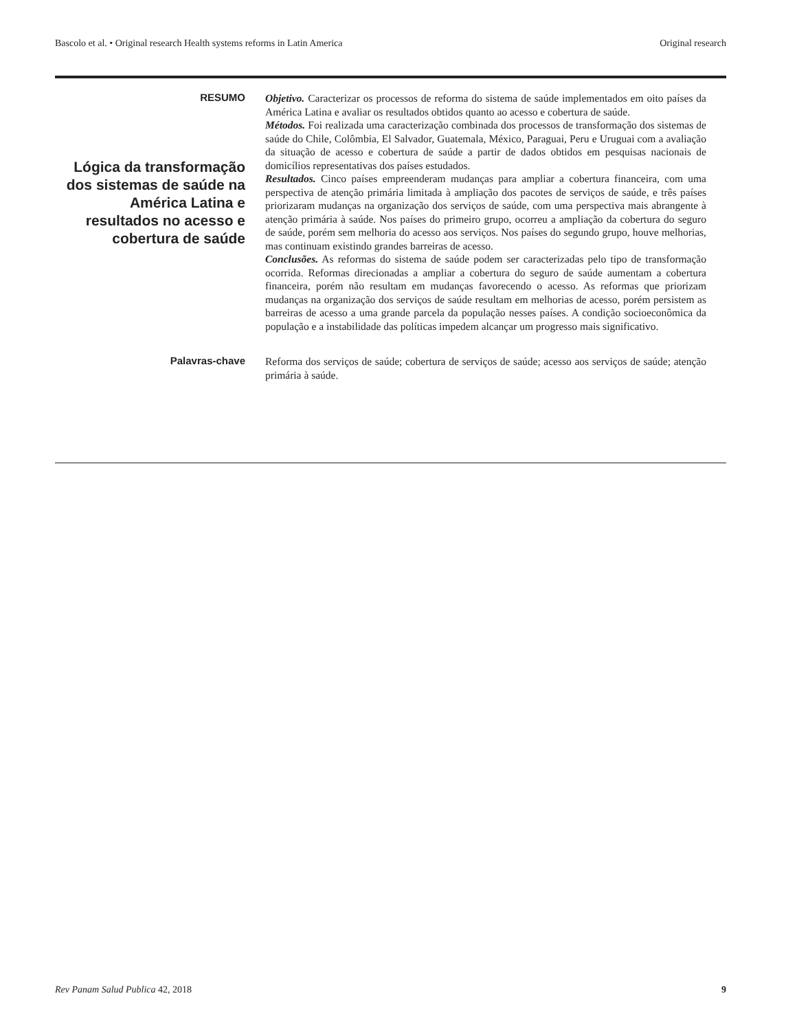Bascolo et al. • Original research Health systems reforms in Latin America Original research
RESUMO
Lógica da transformação dos sistemas de saúde na América Latina e resultados no acesso e cobertura de saúde
Objetivo. Caracterizar os processos de reforma do sistema de saúde implementados em oito países da América Latina e avaliar os resultados obtidos quanto ao acesso e cobertura de saúde.
Métodos. Foi realizada uma caracterização combinada dos processos de transformação dos sistemas de saúde do Chile, Colômbia, El Salvador, Guatemala, México, Paraguai, Peru e Uruguai com a avaliação da situação de acesso e cobertura de saúde a partir de dados obtidos em pesquisas nacionais de domicílios representativas dos países estudados.
Resultados. Cinco países empreenderam mudanças para ampliar a cobertura financeira, com uma perspectiva de atenção primária limitada à ampliação dos pacotes de serviços de saúde, e três países priorizaram mudanças na organização dos serviços de saúde, com uma perspectiva mais abrangente à atenção primária à saúde. Nos países do primeiro grupo, ocorreu a ampliação da cobertura do seguro de saúde, porém sem melhoria do acesso aos serviços. Nos países do segundo grupo, houve melhorias, mas continuam existindo grandes barreiras de acesso.
Conclusões. As reformas do sistema de saúde podem ser caracterizadas pelo tipo de transformação ocorrida. Reformas direcionadas a ampliar a cobertura do seguro de saúde aumentam a cobertura financeira, porém não resultam em mudanças favorecendo o acesso. As reformas que priorizam mudanças na organização dos serviços de saúde resultam em melhorias de acesso, porém persistem as barreiras de acesso a uma grande parcela da população nesses países. A condição socioeconômica da população e a instabilidade das políticas impedem alcançar um progresso mais significativo.
Palavras-chave
Reforma dos serviços de saúde; cobertura de serviços de saúde; acesso aos serviços de saúde; atenção primária à saúde.
Rev Panam Salud Publica 42, 2018 9